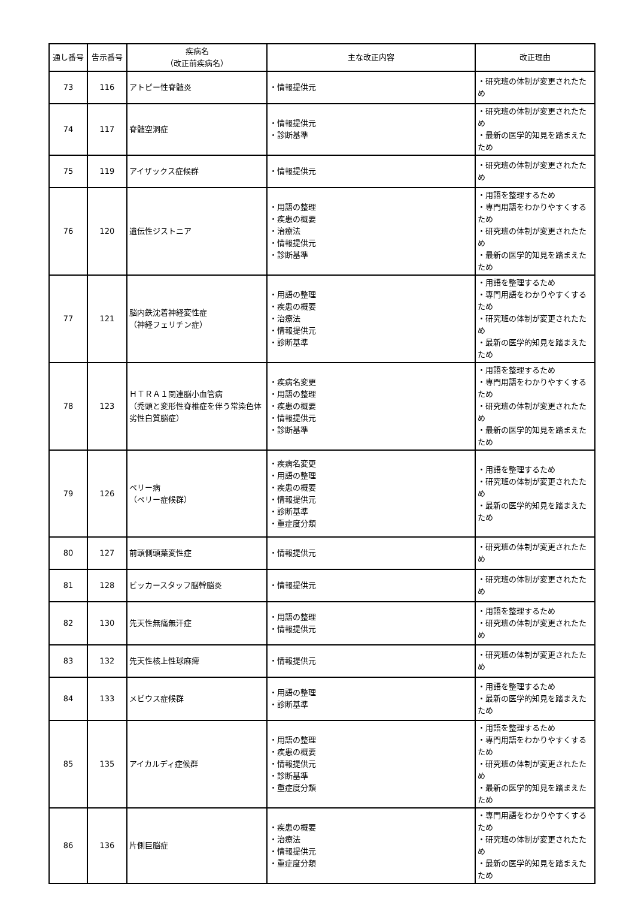| 通し番号 | 告示番号 | 疾病名 （改正前疾病名） | 主な改正内容 | 改正理由 |
| --- | --- | --- | --- | --- |
| 73 | 116 | アトピー性脊髄炎 | ・情報提供元 | ・研究班の体制が変更されたため |
| 74 | 117 | 脊髄空洞症 | ・情報提供元 ・診断基準 | ・研究班の体制が変更されたため ・最新の医学的知見を踏まえたため |
| 75 | 119 | アイザックス症候群 | ・情報提供元 | ・研究班の体制が変更されたため |
| 76 | 120 | 遺伝性ジストニア | ・用語の整理 ・疾患の概要 ・治療法 ・情報提供元 ・診断基準 | ・用語を整理するため ・専門用語をわかりやすくするため ・研究班の体制が変更されたため ・最新の医学的知見を踏まえたため |
| 77 | 121 | 脳内鉄沈着神経変性症 （神経フェリチン症） | ・用語の整理 ・疾患の概要 ・治療法 ・情報提供元 ・診断基準 | ・用語を整理するため ・専門用語をわかりやすくするため ・研究班の体制が変更されたため ・最新の医学的知見を踏まえたため |
| 78 | 123 | ＨＴＲＡ１関連脳小血管病 （禿頭と変形性脊椎症を伴う常染色体劣性白質脳症） | ・疾病名変更 ・用語の整理 ・疾患の概要 ・情報提供元 ・診断基準 | ・用語を整理するため ・専門用語をわかりやすくするため ・研究班の体制が変更されたため ・最新の医学的知見を踏まえたため |
| 79 | 126 | ペリー病 （ペリー症候群） | ・疾病名変更 ・用語の整理 ・疾患の概要 ・情報提供元 ・診断基準 ・重症度分類 | ・用語を整理するため ・研究班の体制が変更されたため ・最新の医学的知見を踏まえたため |
| 80 | 127 | 前頭側頭葉変性症 | ・情報提供元 | ・研究班の体制が変更されたため |
| 81 | 128 | ビッカースタッフ脳幹脳炎 | ・情報提供元 | ・研究班の体制が変更されたため |
| 82 | 130 | 先天性無痛無汗症 | ・用語の整理 ・情報提供元 | ・用語を整理するため ・研究班の体制が変更されたため |
| 83 | 132 | 先天性核上性球麻痺 | ・情報提供元 | ・研究班の体制が変更されたため |
| 84 | 133 | メビウス症候群 | ・用語の整理 ・診断基準 | ・用語を整理するため ・最新の医学的知見を踏まえたため |
| 85 | 135 | アイカルディ症候群 | ・用語の整理 ・疾患の概要 ・情報提供元 ・診断基準 ・重症度分類 | ・用語を整理するため ・専門用語をわかりやすくするため ・研究班の体制が変更されたため ・最新の医学的知見を踏まえたため |
| 86 | 136 | 片側巨脳症 | ・疾患の概要 ・治療法 ・情報提供元 ・重症度分類 | ・専門用語をわかりやすくするため ・研究班の体制が変更されたため ・最新の医学的知見を踏まえたため |